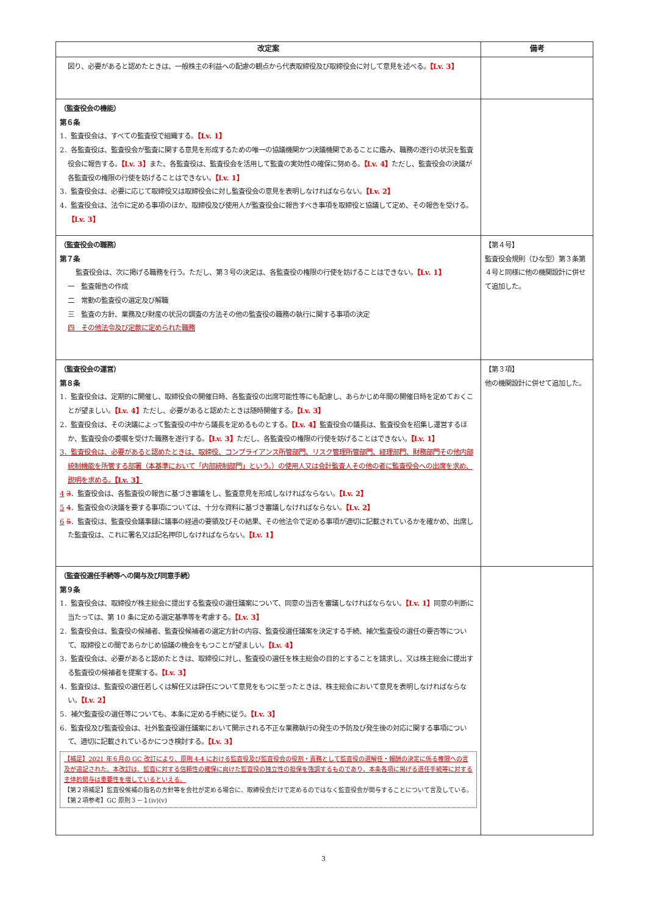| 改定案 | 備考 |
| --- | --- |
| 図り、必要があると認めたときは、一般株主の利益への配慮の観点から代表取締役及び取締役会に対して意見を述べる。 【Lv. 3】 | |
| （監査役会の機能） 第６条 1．監査役会は、すべての監査役で組織する。 【Lv. 1】 2．各監査役は、監査役会が監査に関する意見を形成するための唯一の協議機関かつ決議機関であることに鑑み、職務の遂行の状況を監査役会に報告する。 【Lv. 3】 また、各監査役は、監査役会を活用して監査の実効性の確保に努める。 【Lv. 4】 ただし、監査役会の決議が各監査役の権限の行使を妨げることはできない。 【Lv. 1】 3．監査役会は、必要に応じて取締役又は取締役会に対し監査役会の意見を表明しなければならない。 【Lv. 2】 4．監査役会は、法令に定める事項のほか、取締役及び使用人が監査役会に報告すべき事項を取締役と協議して定め、その報告を受ける。 【Lv. 3】 | |
| （監査役会の職務） 第７条 監査役会は、次に掲げる職務を行う。ただし、第３号の決定は、各監査役の権限の行使を妨げることはできない。 【Lv. 1】 一 監査報告の作成 二 常勤の監査役の選定及び解職 三 監査の方針、業務及び財産の状況の調査の方法その他の監査役の職務の執行に関する事項の決定 四 その他法令及び定款に定められた職務 | 【第４号】 監査役会規則（ひな型）第３条第４号と同様に他の機関設計に併せて追加した。 |
| （監査役会の運営） 第８条 1．監査役会は、定期的に開催し、取締役会の開催日時、各監査役の出席可能性等にも配慮し、あらかじめ年間の開催日時を定めておくことが望ましい。 【Lv. 4】 ただし、必要があると認めたときは随時開催する。 【Lv. 3】 2．監査役会は、その決議によって監査役の中から議長を定めるものとする。 【Lv. 4】 監査役会の議長は、監査役会を招集し運営するほか、監査役会の委嘱を受けた職務を遂行する。 【Lv. 3】 ただし、各監査役の権限の行使を妨げることはできない。 【Lv. 1】 3．監査役会は、必要があると認めたときは、取締役、コンプライアンス所管部門、リスク管理所管部門、経理部門、財務部門その他内部統制機能を所管する部署（本基準において「内部統制部門」という。）の使用人又は会計監査人その他の者に監査役会への出席を求め、説明を求める。 【Lv. 3】 4 3 ．監査役会は、各監査役の報告に基づき審議をし、監査意見を形成しなければならない。 【Lv. 2】 5 4 ．監査役会の決議を要する事項については、十分な資料に基づき審議しなければならない。 【Lv. 2】 6 5 ．監査役は、監査役会議事録に議事の経過の要領及びその結果、その他法令で定める事項が適切に記載されているかを確かめ、出席した監査役は、これに署名又は記名押印しなければならない。 【Lv. 1】 | 【第３項】 他の機関設計に併せて追加した。 |
| （監査役選任手続等への関与及び同意手続） 第９条 1．監査役会は、取締役が株主総会に提出する監査役の選任議案について、同意の当否を審議しなければならない。 【Lv. 1】 同意の判断に当たっては、第 10 条に定める選定基準等を考慮する。 【Lv. 3】 2．監査役会は、監査役の候補者、監査役候補者の選定方針の内容、監査役選任議案を決定する手続、補欠監査役の選任の要否等について、取締役との間であらかじめ協議の機会をもつことが望ましい。 【Lv. 4】 3．監査役会は、必要があると認めたときは、取締役に対し、監査役の選任を株主総会の目的とすることを請求し、又は株主総会に提出する監査役の候補者を提案する。 【Lv. 3】 4．監査役は、監査役の選任若しくは解任又は辞任について意見をもつに至ったときは、株主総会において意見を表明しなければならない。 【Lv. 2】 5．補欠監査役の選任等についても、本条に定める手続に従う。 【Lv. 3】 6．監査役及び監査役会は、社外監査役選任議案において開示される不正な業務執行の発生の予防及び発生後の対応に関する事項について、適切に記載されているかにつき検討する。 【Lv. 3】 【補足】2021 年６月の GC 改訂により、原則 4-4 における監査役及び監査役会の役割・責務として監査役の選解任・報酬の決定に係る権限への言及が追記された。本改訂は、監査に対する信頼性の確保に向けた監査役の独立性の担保を強調するものであり、本条各項に掲げる選任手続等に対する主体的関与は重要性を増しているといえる。 【第２項補足】監査役候補の指名の方針等を会社が定める場合に、取締役会だけで定めるのではなく監査役会が関与することについて言及している。 【第２項参考】GC 原則３－１(iv)(v) | |
3